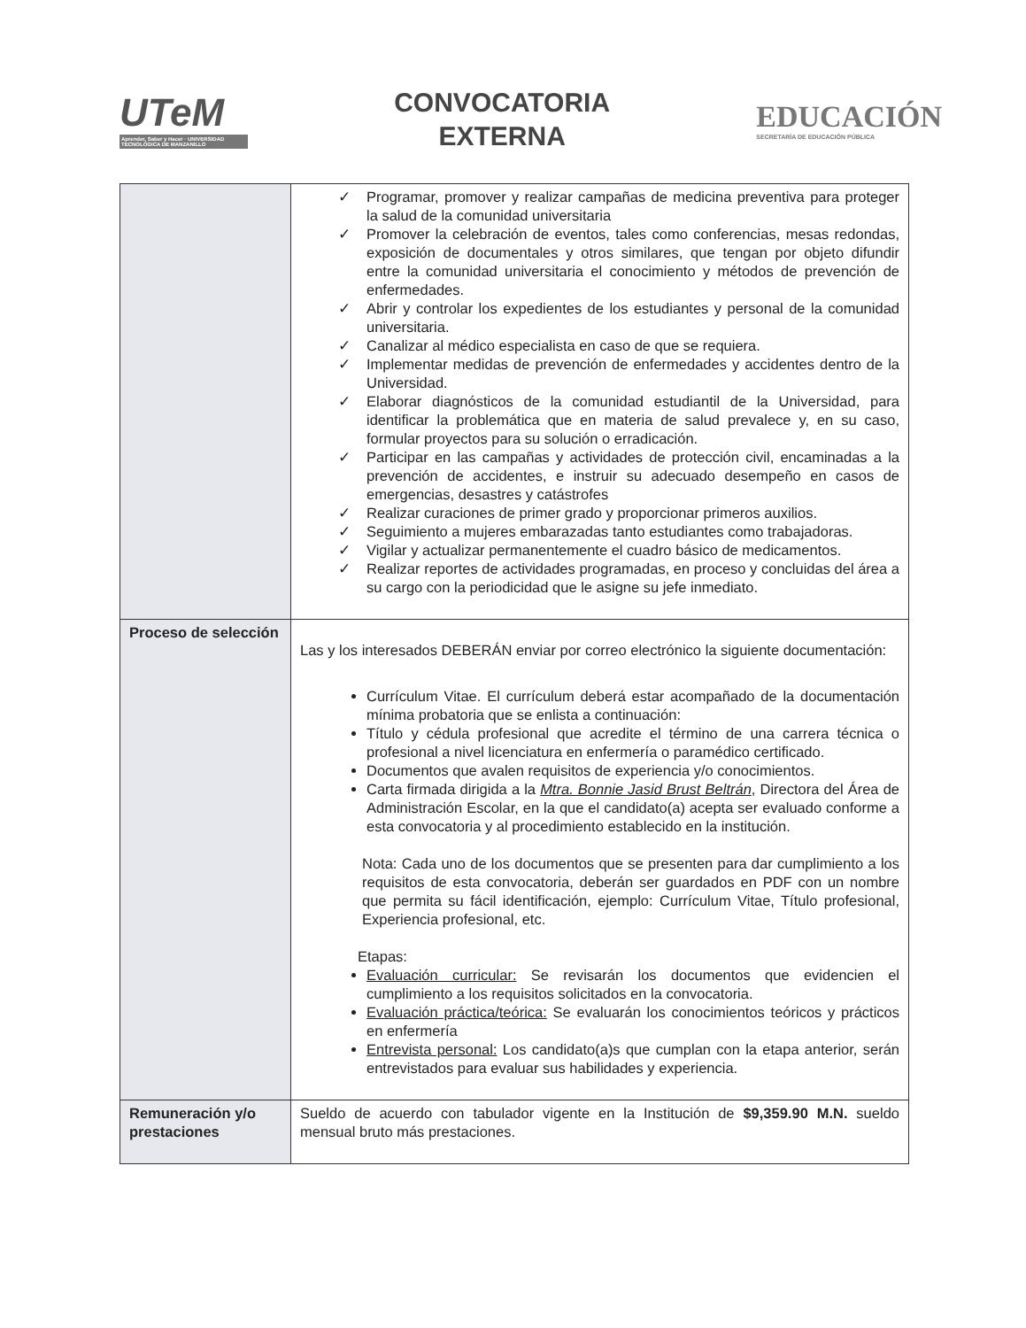UTeM
Aprender, Saber y Hacer · UNIVERSIDAD TECNOLÓGICA DE MANZANILLO
CONVOCATORIA
EXTERNA
EDUCACIÓN
SECRETARÍA DE EDUCACIÓN PÚBLICA
| | ✓ Programar, promover y realizar campañas de medicina preventiva para proteger la salud de la comunidad universitaria ✓ Promover la celebración de eventos, tales como conferencias, mesas redondas, exposición de documentales y otros similares, que tengan por objeto difundir entre la comunidad universitaria el conocimiento y métodos de prevención de enfermedades. ✓ Abrir y controlar los expedientes de los estudiantes y personal de la comunidad universitaria. ✓ Canalizar al médico especialista en caso de que se requiera. ✓ Implementar medidas de prevención de enfermedades y accidentes dentro de la Universidad. ✓ Elaborar diagnósticos de la comunidad estudiantil de la Universidad, para identificar la problemática que en materia de salud prevalece y, en su caso, formular proyectos para su solución o erradicación. ✓ Participar en las campañas y actividades de protección civil, encaminadas a la prevención de accidentes, e instruir su adecuado desempeño en casos de emergencias, desastres y catástrofes ✓ Realizar curaciones de primer grado y proporcionar primeros auxilios. ✓ Seguimiento a mujeres embarazadas tanto estudiantes como trabajadoras. ✓ Vigilar y actualizar permanentemente el cuadro básico de medicamentos. ✓ Realizar reportes de actividades programadas, en proceso y concluidas del área a su cargo con la periodicidad que le asigne su jefe inmediato. |
| Proceso de selección | Las y los interesados DEBERÁN enviar por correo electrónico la siguiente documentación: Currículum Vitae. El currículum deberá estar acompañado de la documentación mínima probatoria que se enlista a continuación: Título y cédula profesional que acredite el término de una carrera técnica o profesional a nivel licenciatura en enfermería o paramédico certificado. Documentos que avalen requisitos de experiencia y/o conocimientos. Carta firmada dirigida a la Mtra. Bonnie Jasid Brust Beltrán , Directora del Área de Administración Escolar, en la que el candidato(a) acepta ser evaluado conforme a esta convocatoria y al procedimiento establecido en la institución. Nota: Cada uno de los documentos que se presenten para dar cumplimiento a los requisitos de esta convocatoria, deberán ser guardados en PDF con un nombre que permita su fácil identificación, ejemplo: Currículum Vitae, Título profesional, Experiencia profesional, etc. Etapas: Evaluación curricular: Se revisarán los documentos que evidencien el cumplimiento a los requisitos solicitados en la convocatoria. Evaluación práctica/teórica: Se evaluarán los conocimientos teóricos y prácticos en enfermería Entrevista personal: Los candidato(a)s que cumplan con la etapa anterior, serán entrevistados para evaluar sus habilidades y experiencia. |
| Remuneración y/o prestaciones | Sueldo de acuerdo con tabulador vigente en la Institución de $9,359.90 M.N. sueldo mensual bruto más prestaciones. |